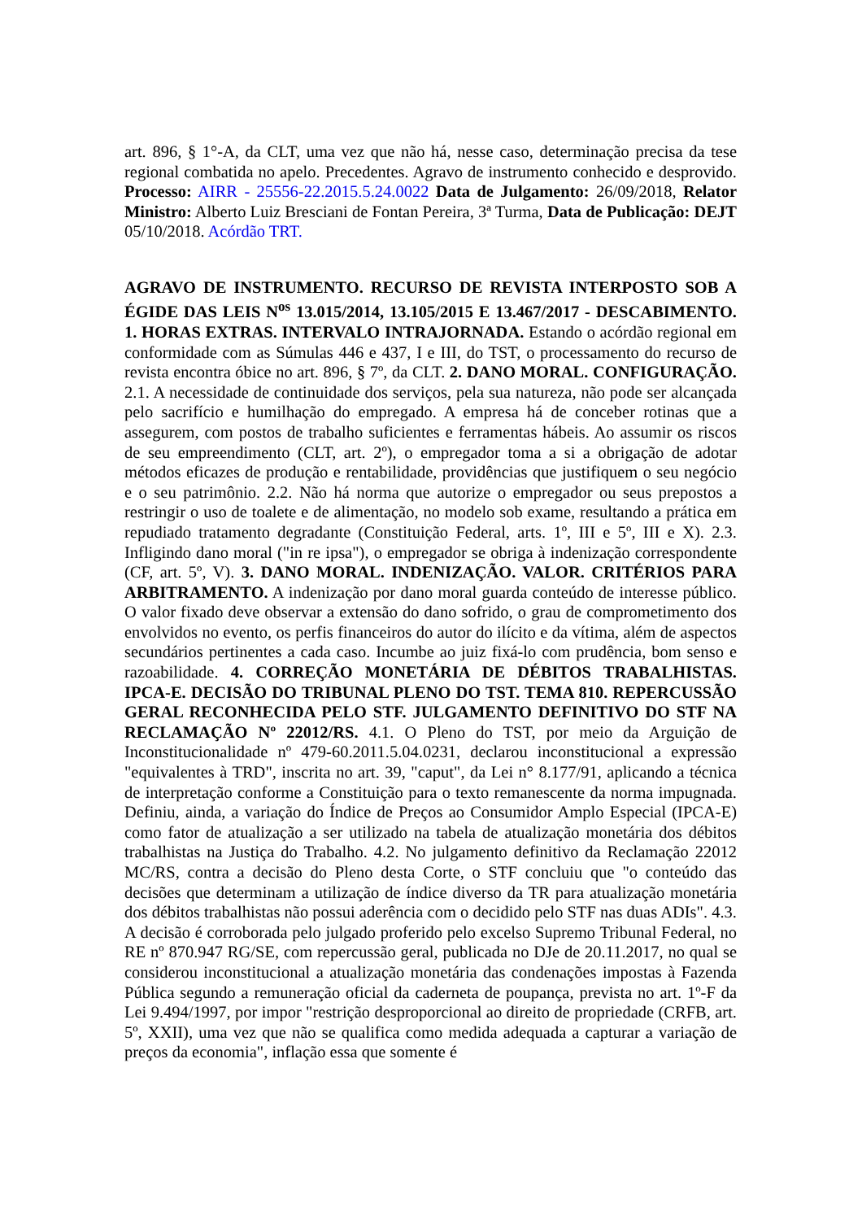art. 896, § 1°-A, da CLT, uma vez que não há, nesse caso, determinação precisa da tese regional combatida no apelo. Precedentes. Agravo de instrumento conhecido e desprovido. Processo: AIRR - 25556-22.2015.5.24.0022 Data de Julgamento: 26/09/2018, Relator Ministro: Alberto Luiz Bresciani de Fontan Pereira, 3ª Turma, Data de Publicação: DEJT 05/10/2018. Acórdão TRT.
AGRAVO DE INSTRUMENTO. RECURSO DE REVISTA INTERPOSTO SOB A ÉGIDE DAS LEIS N<sup>os</sup> 13.015/2014, 13.105/2015 E 13.467/2017 - DESCABIMENTO. 1. HORAS EXTRAS. INTERVALO INTRAJORNADA. Estando o acórdão regional em conformidade com as Súmulas 446 e 437, I e III, do TST, o processamento do recurso de revista encontra óbice no art. 896, § 7º, da CLT. 2. DANO MORAL. CONFIGURAÇÃO. 2.1. A necessidade de continuidade dos serviços, pela sua natureza, não pode ser alcançada pelo sacrifício e humilhação do empregado. A empresa há de conceber rotinas que a assegurem, com postos de trabalho suficientes e ferramentas hábeis. Ao assumir os riscos de seu empreendimento (CLT, art. 2º), o empregador toma a si a obrigação de adotar métodos eficazes de produção e rentabilidade, providências que justifiquem o seu negócio e o seu patrimônio. 2.2. Não há norma que autorize o empregador ou seus prepostos a restringir o uso de toalete e de alimentação, no modelo sob exame, resultando a prática em repudiado tratamento degradante (Constituição Federal, arts. 1º, III e 5º, III e X). 2.3. Infligindo dano moral ("in re ipsa"), o empregador se obriga à indenização correspondente (CF, art. 5º, V). 3. DANO MORAL. INDENIZAÇÃO. VALOR. CRITÉRIOS PARA ARBITRAMENTO. A indenização por dano moral guarda conteúdo de interesse público. O valor fixado deve observar a extensão do dano sofrido, o grau de comprometimento dos envolvidos no evento, os perfis financeiros do autor do ilícito e da vítima, além de aspectos secundários pertinentes a cada caso. Incumbe ao juiz fixá-lo com prudência, bom senso e razoabilidade. 4. CORREÇÃO MONETÁRIA DE DÉBITOS TRABALHISTAS. IPCA-E. DECISÃO DO TRIBUNAL PLENO DO TST. TEMA 810. REPERCUSSÃO GERAL RECONHECIDA PELO STF. JULGAMENTO DEFINITIVO DO STF NA RECLAMAÇÃO Nº 22012/RS. 4.1. O Pleno do TST, por meio da Arguição de Inconstitucionalidade nº 479-60.2011.5.04.0231, declarou inconstitucional a expressão "equivalentes à TRD", inscrita no art. 39, "caput", da Lei n° 8.177/91, aplicando a técnica de interpretação conforme a Constituição para o texto remanescente da norma impugnada. Definiu, ainda, a variação do Índice de Preços ao Consumidor Amplo Especial (IPCA-E) como fator de atualização a ser utilizado na tabela de atualização monetária dos débitos trabalhistas na Justiça do Trabalho. 4.2. No julgamento definitivo da Reclamação 22012 MC/RS, contra a decisão do Pleno desta Corte, o STF concluiu que "o conteúdo das decisões que determinam a utilização de índice diverso da TR para atualização monetária dos débitos trabalhistas não possui aderência com o decidido pelo STF nas duas ADIs". 4.3. A decisão é corroborada pelo julgado proferido pelo excelso Supremo Tribunal Federal, no RE nº 870.947 RG/SE, com repercussão geral, publicada no DJe de 20.11.2017, no qual se considerou inconstitucional a atualização monetária das condenações impostas à Fazenda Pública segundo a remuneração oficial da caderneta de poupança, prevista no art. 1º-F da Lei 9.494/1997, por impor "restrição desproporcional ao direito de propriedade (CRFB, art. 5º, XXII), uma vez que não se qualifica como medida adequada a capturar a variação de preços da economia", inflação essa que somente é